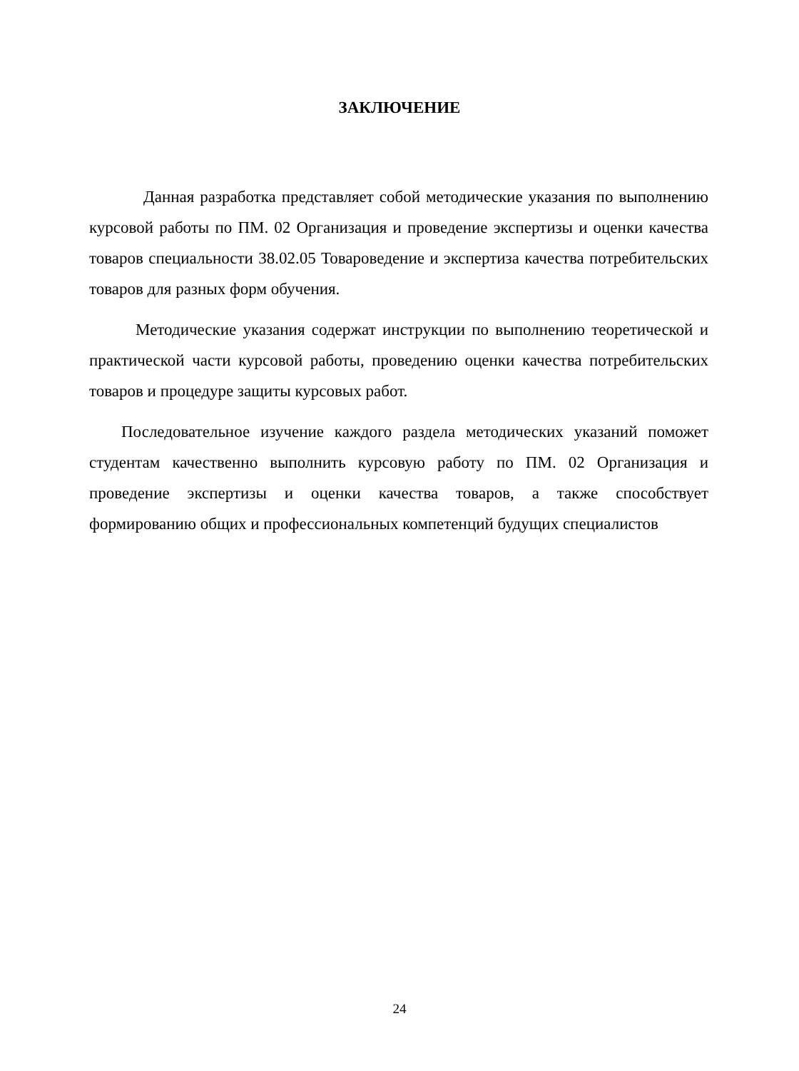ЗАКЛЮЧЕНИЕ
Данная разработка представляет собой методические указания по выполнению курсовой работы по ПМ. 02 Организация и проведение экспертизы и оценки качества товаров специальности 38.02.05 Товароведение и экспертиза качества потребительских товаров для разных форм обучения.
Методические указания содержат инструкции по выполнению теоретической и практической части курсовой работы, проведению оценки качества потребительских товаров и процедуре защиты курсовых работ.
Последовательное изучение каждого раздела методических указаний поможет студентам качественно выполнить курсовую работу по ПМ. 02 Организация и проведение экспертизы и оценки качества товаров, а также способствует формированию общих и профессиональных компетенций будущих специалистов
24